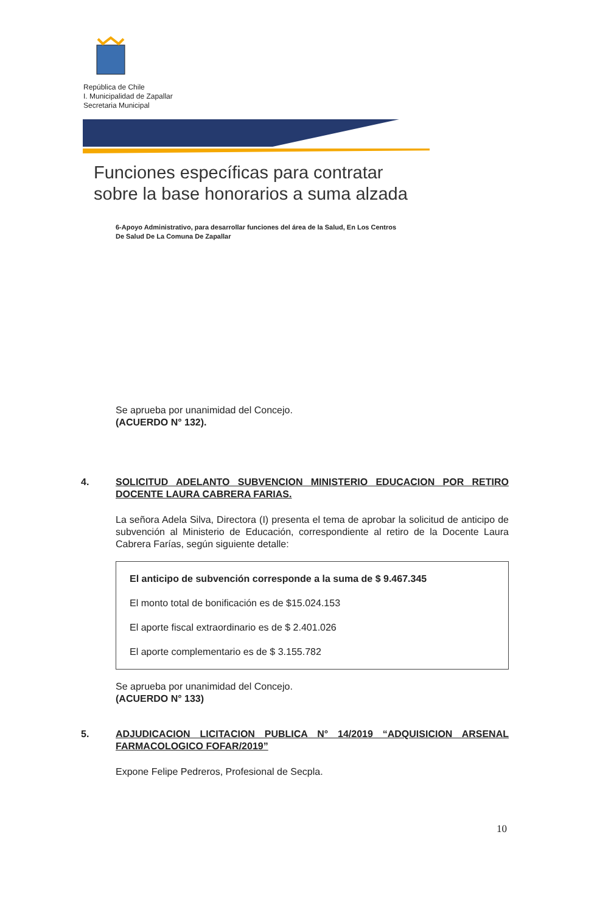República de Chile
I. Municipalidad de Zapallar
Secretaria Municipal
Funciones específicas para contratar
sobre la base honorarios a suma alzada
6-Apoyo Administrativo, para desarrollar funciones del área de la Salud, En Los Centros
De Salud De La Comuna De Zapallar
Se aprueba por unanimidad del Concejo.
(ACUERDO N° 132).
4. SOLICITUD ADELANTO SUBVENCION MINISTERIO EDUCACION POR RETIRO DOCENTE LAURA CABRERA FARIAS.
La señora Adela Silva, Directora (I) presenta el tema de aprobar la solicitud de anticipo de subvención al Ministerio de Educación, correspondiente al retiro de la Docente Laura Cabrera Farías, según siguiente detalle:
El anticipo de subvención corresponde a la suma de $ 9.467.345
El monto total de bonificación es de $15.024.153
El aporte fiscal extraordinario es de $ 2.401.026
El aporte complementario es de $ 3.155.782
Se aprueba por unanimidad del Concejo.
(ACUERDO N° 133)
5. ADJUDICACION LICITACION PUBLICA N° 14/2019 “ADQUISICION ARSENAL FARMACOLOGICO FOFAR/2019”
Expone Felipe Pedreros, Profesional de Secpla.
10